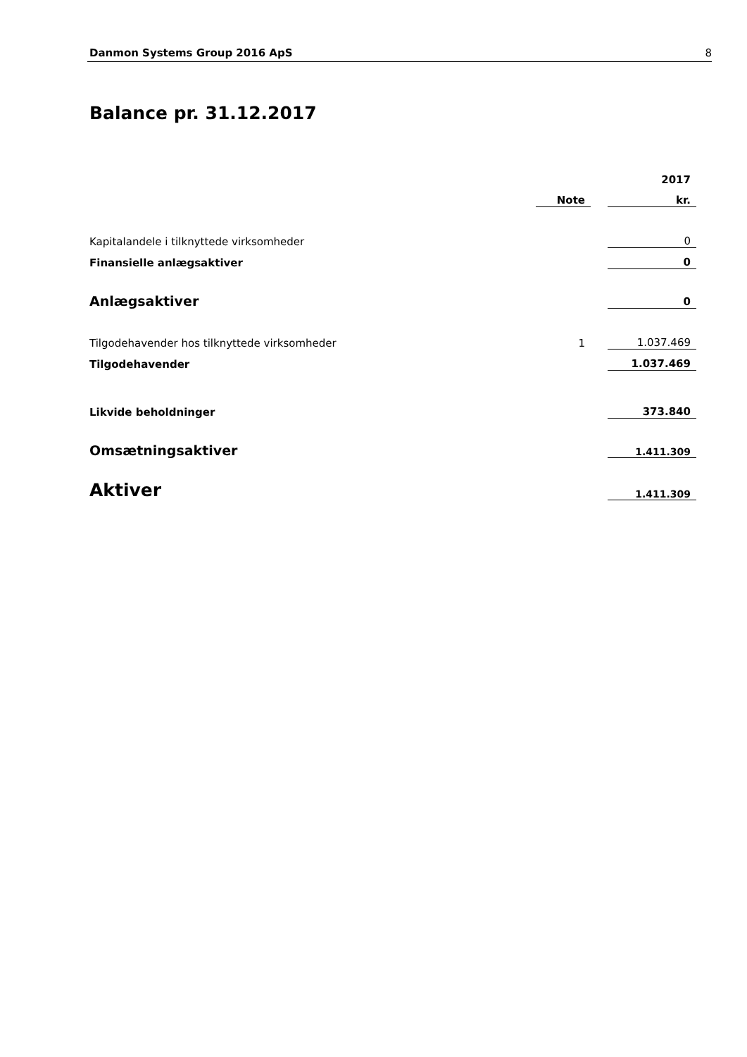Danmon Systems Group 2016 ApS 8
Balance pr. 31.12.2017
| | | | 2017 |
| | Note | | kr. |
| Kapitalandele i tilknyttede virksomheder | | | 0 |
| Finansielle anlægsaktiver | | | 0 |
| Anlægsaktiver | | | 0 |
| Tilgodehavender hos tilknyttede virksomheder | 1 | | 1.037.469 |
| Tilgodehavender | | | 1.037.469 |
| Likvide beholdninger | | | 373.840 |
| Omsætningsaktiver | | | 1.411.309 |
| Aktiver | | | 1.411.309 |